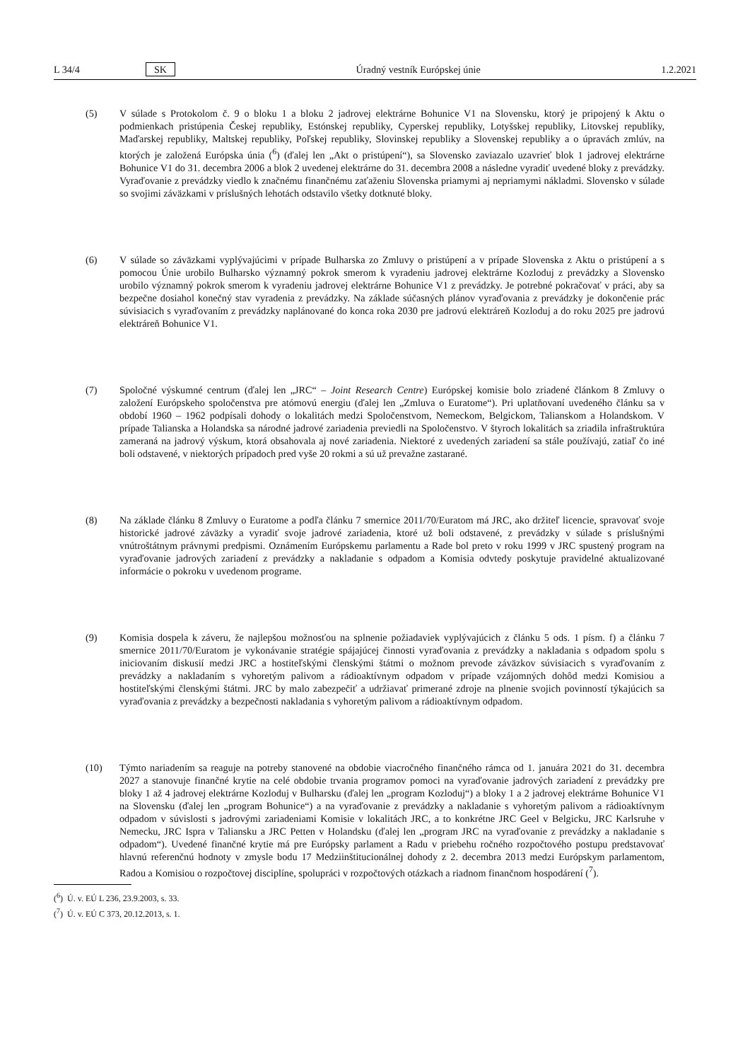L 34/4 SK Úradný vestník Európskej únie 1.2.2021
(5) V súlade s Protokolom č. 9 o bloku 1 a bloku 2 jadrovej elektrárne Bohunice V1 na Slovensku, ktorý je pripojený k Aktu o podmienkach pristúpenia Českej republiky, Estónskej republiky, Cyperskej republiky, Lotyšskej republiky, Litovskej republiky, Maďarskej republiky, Maltskej republiky, Poľskej republiky, Slovinskej republiky a Slovenskej republiky a o úpravách zmlúv, na ktorých je založená Európska únia (<sup>6</sup>) (ďalej len „Akt o pristúpení“), sa Slovensko zaviazalo uzavrieť blok 1 jadrovej elektrárne Bohunice V1 do 31. decembra 2006 a blok 2 uvedenej elektrárne do 31. decembra 2008 a následne vyradiť uvedené bloky z prevádzky. Vyraďovanie z prevádzky viedlo k značnému finančnému zaťaženiu Slovenska priamymi aj nepriamymi nákladmi. Slovensko v súlade so svojimi záväzkami v príslušných lehotách odstavilo všetky dotknuté bloky.
(6) V súlade so záväzkami vyplývajúcimi v prípade Bulharska zo Zmluvy o pristúpení a v prípade Slovenska z Aktu o pristúpení a s pomocou Únie urobilo Bulharsko významný pokrok smerom k vyradeniu jadrovej elektrárne Kozloduj z prevádzky a Slovensko urobilo významný pokrok smerom k vyradeniu jadrovej elektrárne Bohunice V1 z prevádzky. Je potrebné pokračovať v práci, aby sa bezpečne dosiahol konečný stav vyradenia z prevádzky. Na základe súčasných plánov vyraďovania z prevádzky je dokončenie prác súvisiacich s vyraďovaním z prevádzky naplánované do konca roka 2030 pre jadrovú elektráreň Kozloduj a do roku 2025 pre jadrovú elektráreň Bohunice V1.
(7) Spoločné výskumné centrum (ďalej len „JRC“ – Joint Research Centre) Európskej komisie bolo zriadené článkom 8 Zmluvy o založení Európskeho spoločenstva pre atómovú energiu (ďalej len „Zmluva o Euratome“). Pri uplatňovaní uvedeného článku sa v období 1960 – 1962 podpísali dohody o lokalitách medzi Spoločenstvom, Nemeckom, Belgickom, Talianskom a Holandskom. V prípade Talianska a Holandska sa národné jadrové zariadenia previedli na Spoločenstvo. V štyroch lokalitách sa zriadila infraštruktúra zameraná na jadrový výskum, ktorá obsahovala aj nové zariadenia. Niektoré z uvedených zariadení sa stále používajú, zatiaľ čo iné boli odstavené, v niektorých prípadoch pred vyše 20 rokmi a sú už prevažne zastarané.
(8) Na základe článku 8 Zmluvy o Euratome a podľa článku 7 smernice 2011/70/Euratom má JRC, ako držiteľ licencie, spravovať svoje historické jadrové záväzky a vyradiť svoje jadrové zariadenia, ktoré už boli odstavené, z prevádzky v súlade s príslušnými vnútroštátnym právnymi predpismi. Oznámením Európskemu parlamentu a Rade bol preto v roku 1999 v JRC spustený program na vyraďovanie jadrových zariadení z prevádzky a nakladanie s odpadom a Komisia odvtedy poskytuje pravidelné aktualizované informácie o pokroku v uvedenom programe.
(9) Komisia dospela k záveru, že najlepšou možnosťou na splnenie požiadaviek vyplývajúcich z článku 5 ods. 1 písm. f) a článku 7 smernice 2011/70/Euratom je vykonávanie stratégie spájajúcej činnosti vyraďovania z prevádzky a nakladania s odpadom spolu s iniciovaním diskusií medzi JRC a hostiteľskými členskými štátmi o možnom prevode záväzkov súvisiacich s vyraďovaním z prevádzky a nakladaním s vyhoretým palivom a rádioaktívnym odpadom v prípade vzájomných dohôd medzi Komisiou a hostiteľskými členskými štátmi. JRC by malo zabezpečiť a udržiavať primerané zdroje na plnenie svojich povinností týkajúcich sa vyraďovania z prevádzky a bezpečnosti nakladania s vyhoretým palivom a rádioaktívnym odpadom.
(10) Týmto nariadením sa reaguje na potreby stanovené na obdobie viacročného finančného rámca od 1. januára 2021 do 31. decembra 2027 a stanovuje finančné krytie na celé obdobie trvania programov pomoci na vyraďovanie jadrových zariadení z prevádzky pre bloky 1 až 4 jadrovej elektrárne Kozloduj v Bulharsku (ďalej len „program Kozloduj“) a bloky 1 a 2 jadrovej elektrárne Bohunice V1 na Slovensku (ďalej len „program Bohunice“) a na vyraďovanie z prevádzky a nakladanie s vyhoretým palivom a rádioaktívnym odpadom v súvislosti s jadrovými zariadeniami Komisie v lokalitách JRC, a to konkrétne JRC Geel v Belgicku, JRC Karlsruhe v Nemecku, JRC Ispra v Taliansku a JRC Petten v Holandsku (ďalej len „program JRC na vyraďovanie z prevádzky a nakladanie s odpadom“). Uvedené finančné krytie má pre Európsky parlament a Radu v priebehu ročného rozpočtového postupu predstavovať hlavnú referenčnú hodnoty v zmysle bodu 17 Medziinštitucionálnej dohody z 2. decembra 2013 medzi Európskym parlamentom, Radou a Komisiou o rozpočtovej disciplíne, spolupráci v rozpočtových otázkach a riadnom finančnom hospodárení (<sup>7</sup>).
(<sup>6</sup>) Ú. v. EÚ L 236, 23.9.2003, s. 33.
(<sup>7</sup>) Ú. v. EÚ C 373, 20.12.2013, s. 1.